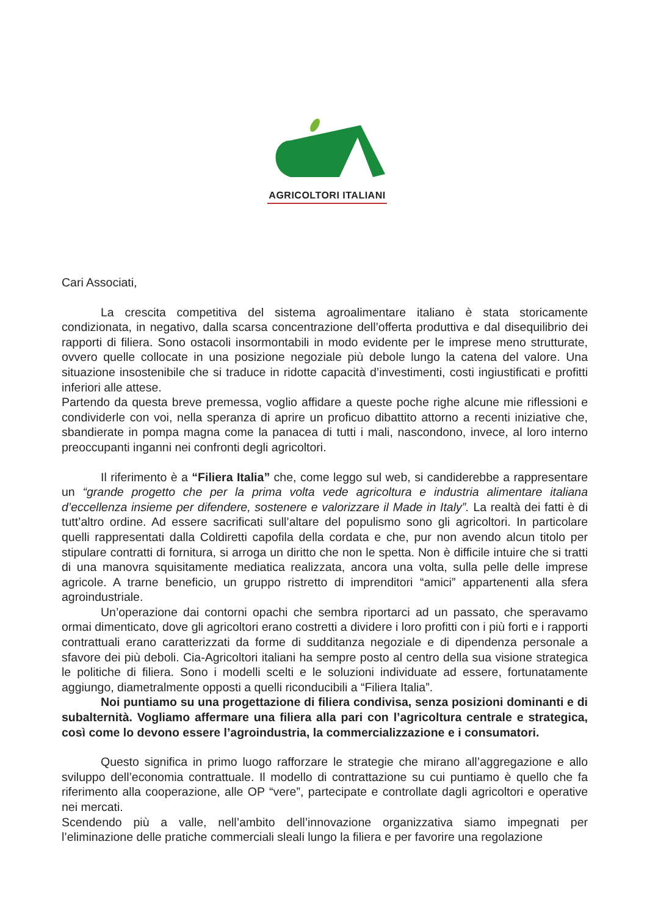AGRICOLTORI ITALIANI
Cari Associati,
La crescita competitiva del sistema agroalimentare italiano è stata storicamente condizionata, in negativo, dalla scarsa concentrazione dell’offerta produttiva e dal disequilibrio dei rapporti di filiera. Sono ostacoli insormontabili in modo evidente per le imprese meno strutturate, ovvero quelle collocate in una posizione negoziale più debole lungo la catena del valore. Una situazione insostenibile che si traduce in ridotte capacità d’investimenti, costi ingiustificati e profitti inferiori alle attese.
Partendo da questa breve premessa, voglio affidare a queste poche righe alcune mie riflessioni e condividerle con voi, nella speranza di aprire un proficuo dibattito attorno a recenti iniziative che, sbandierate in pompa magna come la panacea di tutti i mali, nascondono, invece, al loro interno preoccupanti inganni nei confronti degli agricoltori.
Il riferimento è a “Filiera Italia” che, come leggo sul web, si candiderebbe a rappresentare un “grande progetto che per la prima volta vede agricoltura e industria alimentare italiana d’eccellenza insieme per difendere, sostenere e valorizzare il Made in Italy”. La realtà dei fatti è di tutt’altro ordine. Ad essere sacrificati sull’altare del populismo sono gli agricoltori. In particolare quelli rappresentati dalla Coldiretti capofila della cordata e che, pur non avendo alcun titolo per stipulare contratti di fornitura, si arroga un diritto che non le spetta. Non è difficile intuire che si tratti di una manovra squisitamente mediatica realizzata, ancora una volta, sulla pelle delle imprese agricole. A trarne beneficio, un gruppo ristretto di imprenditori “amici” appartenenti alla sfera agroindustriale.
Un’operazione dai contorni opachi che sembra riportarci ad un passato, che speravamo ormai dimenticato, dove gli agricoltori erano costretti a dividere i loro profitti con i più forti e i rapporti contrattuali erano caratterizzati da forme di sudditanza negoziale e di dipendenza personale a sfavore dei più deboli. Cia-Agricoltori italiani ha sempre posto al centro della sua visione strategica le politiche di filiera. Sono i modelli scelti e le soluzioni individuate ad essere, fortunatamente aggiungo, diametralmente opposti a quelli riconducibili a “Filiera Italia”.
Noi puntiamo su una progettazione di filiera condivisa, senza posizioni dominanti e di subalternità. Vogliamo affermare una filiera alla pari con l’agricoltura centrale e strategica, così come lo devono essere l’agroindustria, la commercializzazione e i consumatori.
Questo significa in primo luogo rafforzare le strategie che mirano all’aggregazione e allo sviluppo dell’economia contrattuale. Il modello di contrattazione su cui puntiamo è quello che fa riferimento alla cooperazione, alle OP “vere”, partecipate e controllate dagli agricoltori e operative nei mercati.
Scendendo più a valle, nell’ambito dell’innovazione organizzativa siamo impegnati per l’eliminazione delle pratiche commerciali sleali lungo la filiera e per favorire una regolazione